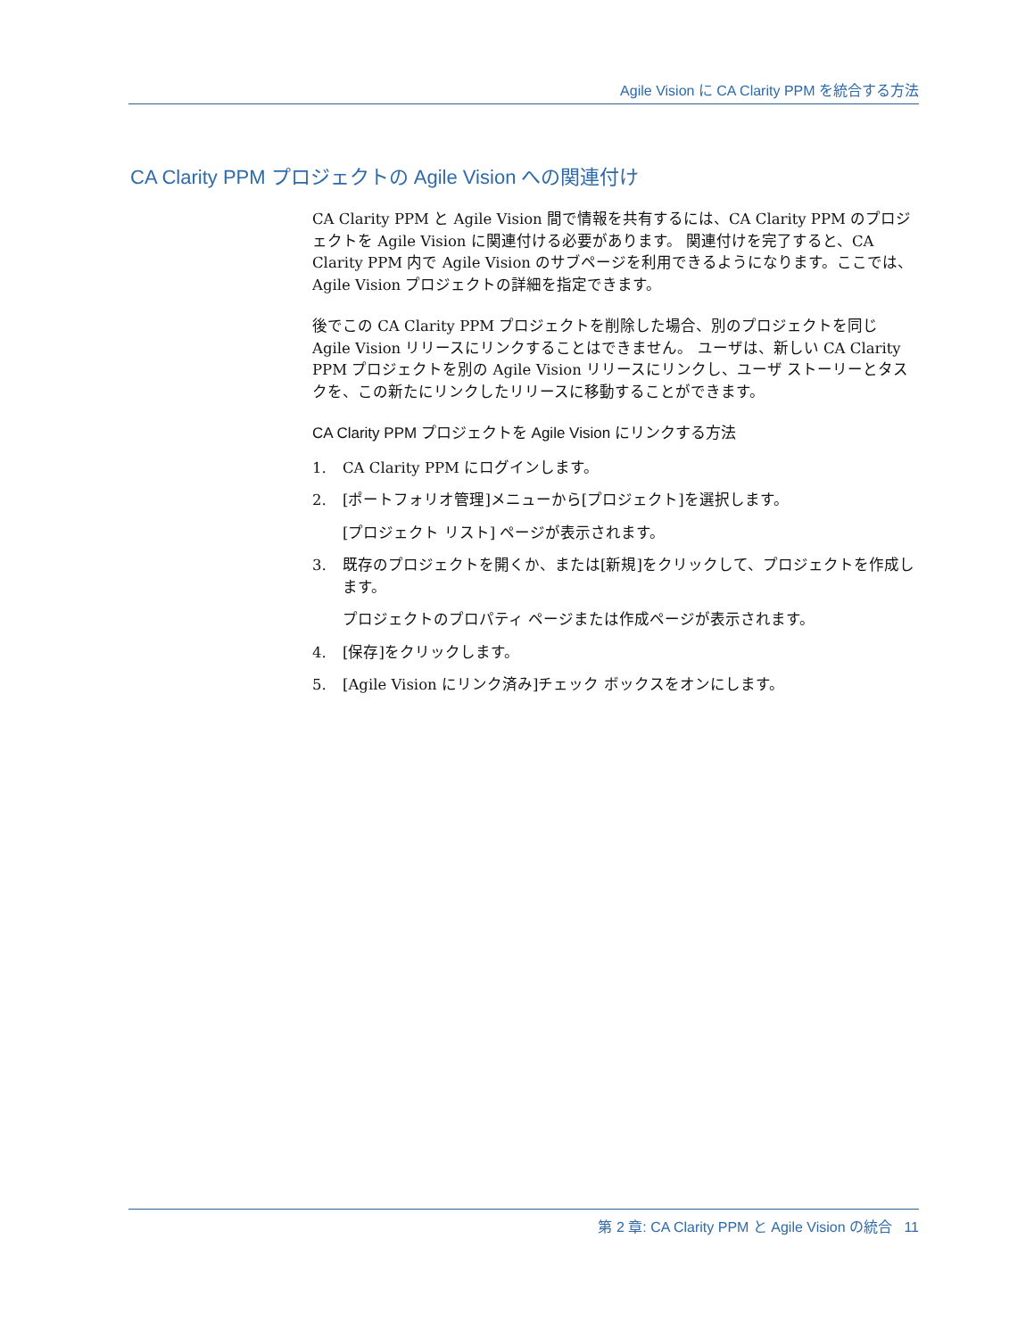Agile Vision に CA Clarity PPM を統合する方法
CA Clarity PPM プロジェクトの Agile Vision への関連付け
CA Clarity PPM と Agile Vision 間で情報を共有するには、CA Clarity PPM のプロジェクトを Agile Vision に関連付ける必要があります。 関連付けを完了すると、CA Clarity PPM 内で Agile Vision のサブページを利用できるようになります。ここでは、Agile Vision プロジェクトの詳細を指定できます。
後でこの CA Clarity PPM プロジェクトを削除した場合、別のプロジェクトを同じ Agile Vision リリースにリンクすることはできません。 ユーザは、新しい CA Clarity PPM プロジェクトを別の Agile Vision リリースにリンクし、ユーザ ストーリーとタスクを、この新たにリンクしたリリースに移動することができます。
CA Clarity PPM プロジェクトを Agile Vision にリンクする方法
1. CA Clarity PPM にログインします。
2. [ポートフォリオ管理]メニューから[プロジェクト]を選択します。
[プロジェクト リスト] ページが表示されます。
3. 既存のプロジェクトを開くか、または[新規]をクリックして、プロジェクトを作成します。
プロジェクトのプロパティ ページまたは作成ページが表示されます。
4. [保存]をクリックします。
5. [Agile Vision にリンク済み]チェック ボックスをオンにします。
第 2 章: CA Clarity PPM と Agile Vision の統合 11